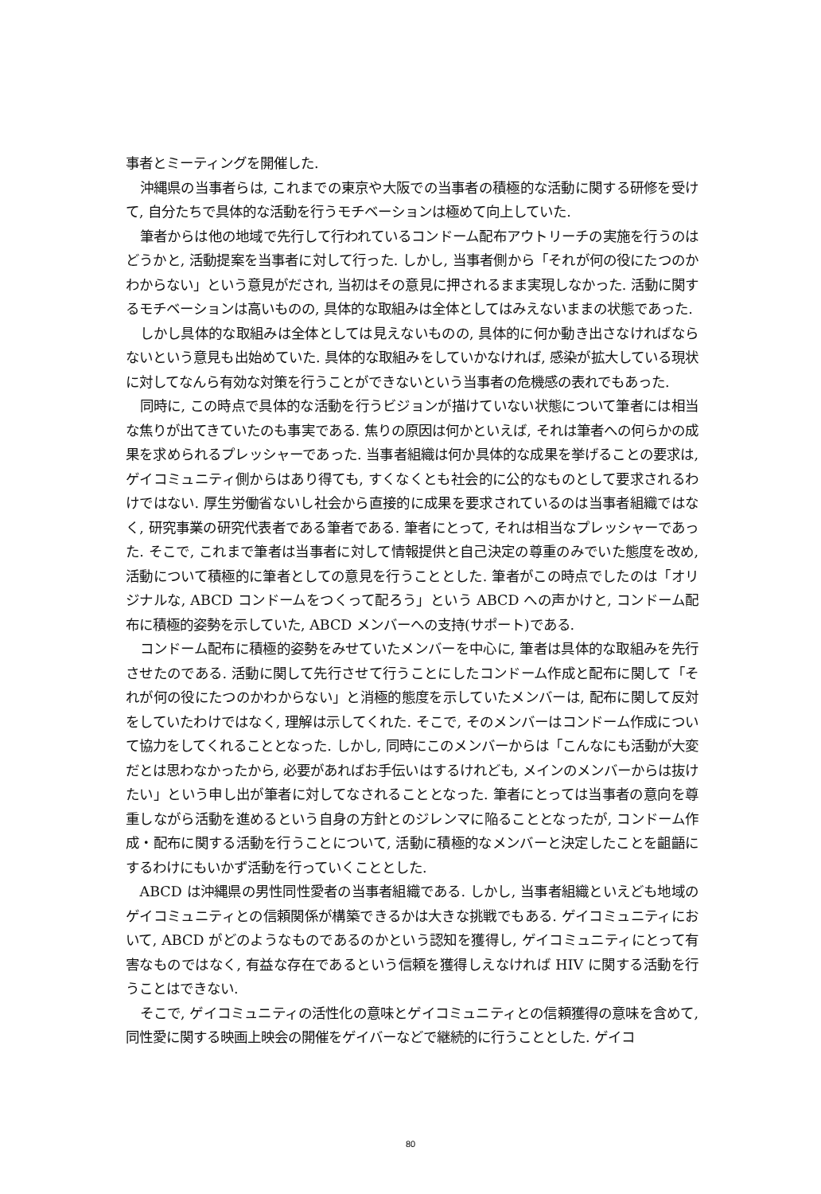事者とミーティングを開催した.
沖縄県の当事者らは, これまでの東京や大阪での当事者の積極的な活動に関する研修を受けて, 自分たちで具体的な活動を行うモチベーションは極めて向上していた.
筆者からは他の地域で先行して行われているコンドーム配布アウトリーチの実施を行うのはどうかと, 活動提案を当事者に対して行った. しかし, 当事者側から「それが何の役にたつのかわからない」という意見がだされ, 当初はその意見に押されるまま実現しなかった. 活動に関するモチベーションは高いものの, 具体的な取組みは全体としてはみえないままの状態であった.
しかし具体的な取組みは全体としては見えないものの, 具体的に何か動き出さなければならないという意見も出始めていた. 具体的な取組みをしていかなければ, 感染が拡大している現状に対してなんら有効な対策を行うことができないという当事者の危機感の表れでもあった.
同時に, この時点で具体的な活動を行うビジョンが描けていない状態について筆者には相当な焦りが出てきていたのも事実である. 焦りの原因は何かといえば, それは筆者への何らかの成果を求められるプレッシャーであった. 当事者組織は何か具体的な成果を挙げることの要求は, ゲイコミュニティ側からはあり得ても, すくなくとも社会的に公的なものとして要求されるわけではない. 厚生労働省ないし社会から直接的に成果を要求されているのは当事者組織ではなく, 研究事業の研究代表者である筆者である. 筆者にとって, それは相当なプレッシャーであった. そこで, これまで筆者は当事者に対して情報提供と自己決定の尊重のみでいた態度を改め, 活動について積極的に筆者としての意見を行うこととした. 筆者がこの時点でしたのは「オリジナルな, ABCD コンドームをつくって配ろう」という ABCD への声かけと, コンドーム配布に積極的姿勢を示していた, ABCD メンバーへの支持(サポート)である.
コンドーム配布に積極的姿勢をみせていたメンバーを中心に, 筆者は具体的な取組みを先行させたのである. 活動に関して先行させて行うことにしたコンドーム作成と配布に関して「それが何の役にたつのかわからない」と消極的態度を示していたメンバーは, 配布に関して反対をしていたわけではなく, 理解は示してくれた. そこで, そのメンバーはコンドーム作成について協力をしてくれることとなった. しかし, 同時にこのメンバーからは「こんなにも活動が大変だとは思わなかったから, 必要があればお手伝いはするけれども, メインのメンバーからは抜けたい」という申し出が筆者に対してなされることとなった. 筆者にとっては当事者の意向を尊重しながら活動を進めるという自身の方針とのジレンマに陥ることとなったが, コンドーム作成・配布に関する活動を行うことについて, 活動に積極的なメンバーと決定したことを齟齬にするわけにもいかず活動を行っていくこととした.
ABCD は沖縄県の男性同性愛者の当事者組織である. しかし, 当事者組織といえども地域のゲイコミュニティとの信頼関係が構築できるかは大きな挑戦でもある. ゲイコミュニティにおいて, ABCD がどのようなものであるのかという認知を獲得し, ゲイコミュニティにとって有害なものではなく, 有益な存在であるという信頼を獲得しえなければ HIV に関する活動を行うことはできない.
そこで, ゲイコミュニティの活性化の意味とゲイコミュニティとの信頼獲得の意味を含めて, 同性愛に関する映画上映会の開催をゲイバーなどで継続的に行うこととした. ゲイコ
80